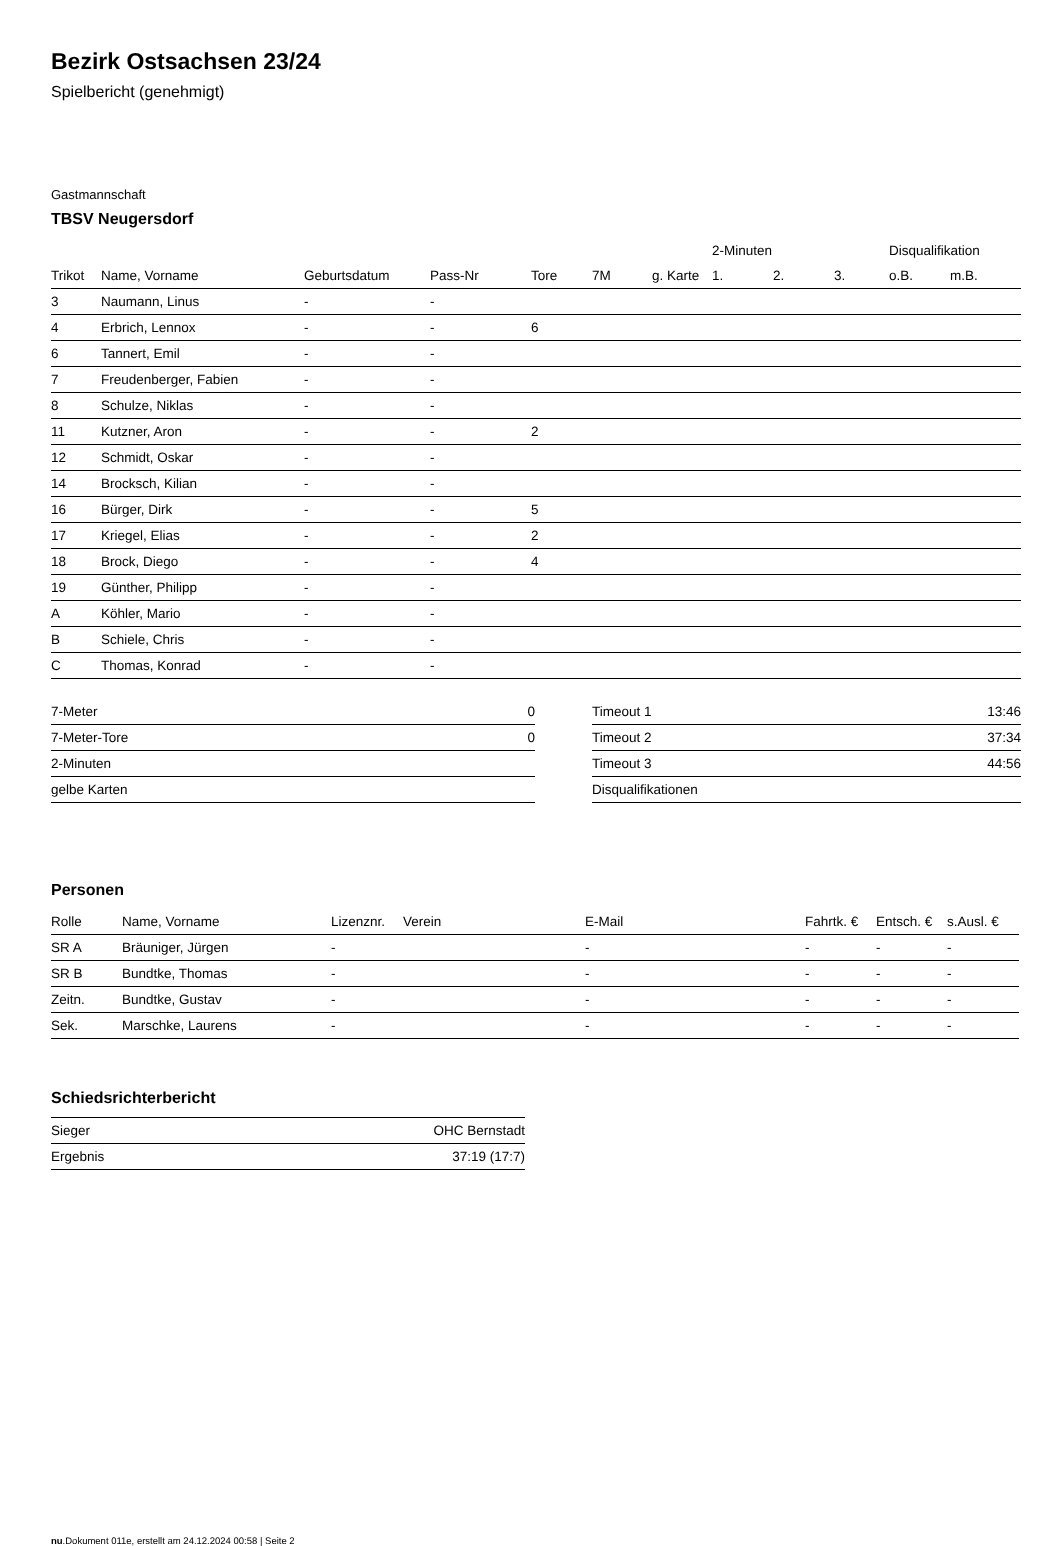Bezirk Ostsachsen 23/24
Spielbericht (genehmigt)
Gastmannschaft
TBSV Neugersdorf
| | | | | | | | 2-Minuten | | | Disqualifikation | |
| --- | --- | --- | --- | --- | --- | --- | --- | --- | --- | --- | --- |
| Trikot | Name, Vorname | Geburtsdatum | Pass-Nr | Tore | 7M | g. Karte | 1. | 2. | 3. | o.B. | m.B. |
| 3 | Naumann, Linus | - | - | | | | | | | | |
| 4 | Erbrich, Lennox | - | - | 6 | | | | | | | |
| 6 | Tannert, Emil | - | - | | | | | | | | |
| 7 | Freudenberger, Fabien | - | - | | | | | | | | |
| 8 | Schulze, Niklas | - | - | | | | | | | | |
| 11 | Kutzner, Aron | - | - | 2 | | | | | | | |
| 12 | Schmidt, Oskar | - | - | | | | | | | | |
| 14 | Brocksch, Kilian | - | - | | | | | | | | |
| 16 | Bürger, Dirk | - | - | 5 | | | | | | | |
| 17 | Kriegel, Elias | - | - | 2 | | | | | | | |
| 18 | Brock, Diego | - | - | 4 | | | | | | | |
| 19 | Günther, Philipp | - | - | | | | | | | | |
| A | Köhler, Mario | - | - | | | | | | | | |
| B | Schiele, Chris | - | - | | | | | | | | |
| C | Thomas, Konrad | - | - | | | | | | | | |
| 7-Meter | 0 |
| 7-Meter-Tore | 0 |
| 2-Minuten | |
| gelbe Karten | |
| Timeout 1 | 13:46 |
| Timeout 2 | 37:34 |
| Timeout 3 | 44:56 |
| Disqualifikationen | |
Personen
| Rolle | Name, Vorname | Lizenznr. | Verein | E-Mail | Fahrtk. € | Entsch. € | s.Ausl. € |
| --- | --- | --- | --- | --- | --- | --- | --- |
| SR A | Bräuniger, Jürgen | - | | - | - | - | - |
| SR B | Bundtke, Thomas | - | | - | - | - | - |
| Zeitn. | Bundtke, Gustav | - | | - | - | - | - |
| Sek. | Marschke, Laurens | - | | - | - | - | - |
Schiedsrichterbericht
| Sieger | OHC Bernstadt |
| Ergebnis | 37:19 (17:7) |
nu.Dokument 011e, erstellt am 24.12.2024 00:58 | Seite 2